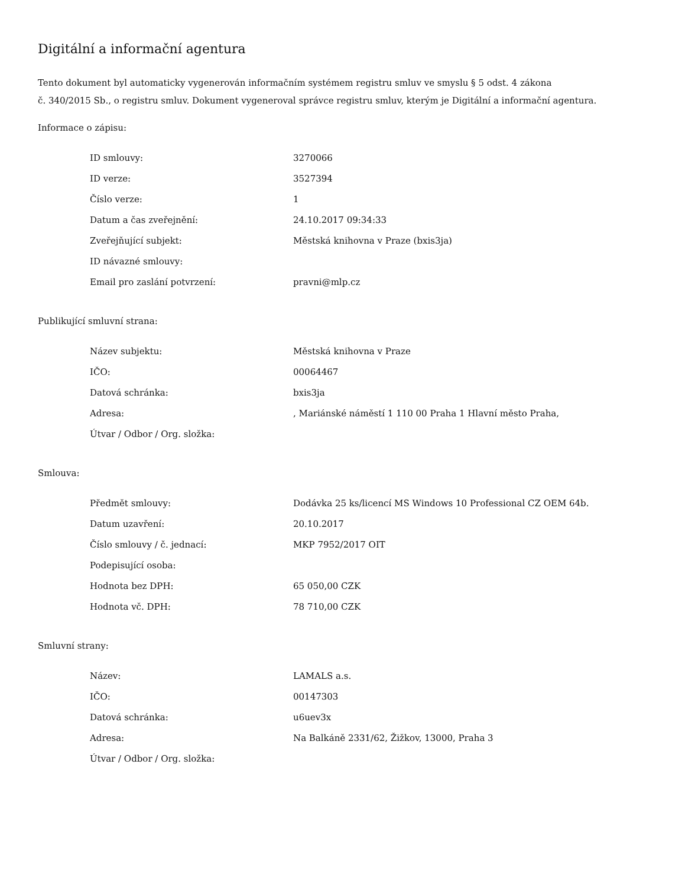Digitální a informační agentura
Tento dokument byl automaticky vygenerován informačním systémem registru smluv ve smyslu § 5 odst. 4 zákona
č. 340/2015 Sb., o registru smluv. Dokument vygeneroval správce registru smluv, kterým je Digitální a informační agentura.
Informace o zápisu:
| ID smlouvy: | 3270066 |
| ID verze: | 3527394 |
| Číslo verze: | 1 |
| Datum a čas zveřejnění: | 24.10.2017 09:34:33 |
| Zveřejňující subjekt: | Městská knihovna v Praze (bxis3ja) |
| ID návazné smlouvy: | |
| Email pro zaslání potvrzení: | pravni@mlp.cz |
Publikující smluvní strana:
| Název subjektu: | Městská knihovna v Praze |
| IČO: | 00064467 |
| Datová schránka: | bxis3ja |
| Adresa: | , Mariánské náměstí 1 110 00 Praha 1 Hlavní město Praha, |
| Útvar / Odbor / Org. složka: | |
Smlouva:
| Předmět smlouvy: | Dodávka 25 ks/licencí MS Windows 10 Professional CZ OEM 64b. |
| Datum uzavření: | 20.10.2017 |
| Číslo smlouvy / č. jednací: | MKP 7952/2017 OIT |
| Podepisující osoba: | |
| Hodnota bez DPH: | 65 050,00 CZK |
| Hodnota vč. DPH: | 78 710,00 CZK |
Smluvní strany:
| Název: | LAMALS a.s. |
| IČO: | 00147303 |
| Datová schránka: | u6uev3x |
| Adresa: | Na Balkáně 2331/62, Žižkov, 13000, Praha 3 |
| Útvar / Odbor / Org. složka: | |